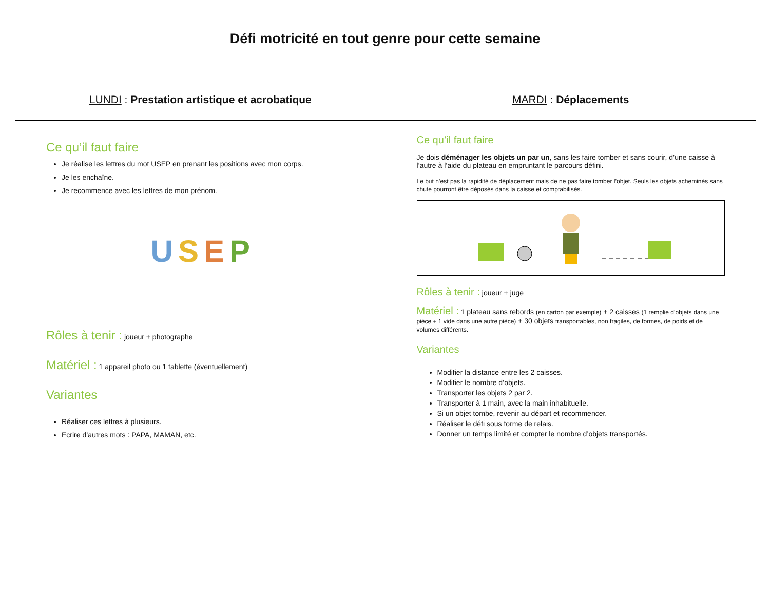Défi motricité en tout genre pour cette semaine
| LUNDI : Prestation artistique et acrobatique | MARDI : Déplacements |
| Ce qu’il faut faire Je réalise les lettres du mot USEP en prenant les positions avec mon corps. Je les enchaîne. Je recommence avec les lettres de mon prénom. U S E P Rôles à tenir : joueur + photographe Matériel : 1 appareil photo ou 1 tablette (éventuellement) Variantes Réaliser ces lettres à plusieurs. Ecrire d’autres mots : PAPA, MAMAN, etc. | Ce qu’il faut faire Je dois déménager les objets un par un , sans les faire tomber et sans courir, d’une caisse à l’autre à l’aide du plateau en empruntant le parcours défini. Le but n’est pas la rapidité de déplacement mais de ne pas faire tomber l’objet. Seuls les objets acheminés sans chute pourront être déposés dans la caisse et comptabilisés. Rôles à tenir : joueur + juge Matériel : 1 plateau sans rebords (en carton par exemple) + 2 caisses (1 remplie d’objets dans une pièce + 1 vide dans une autre pièce) + 30 objets transportables, non fragiles, de formes, de poids et de volumes différents. Variantes Modifier la distance entre les 2 caisses. Modifier le nombre d’objets. Transporter les objets 2 par 2. Transporter à 1 main, avec la main inhabituelle. Si un objet tombe, revenir au départ et recommencer. Réaliser le défi sous forme de relais. Donner un temps limité et compter le nombre d’objets transportés. |